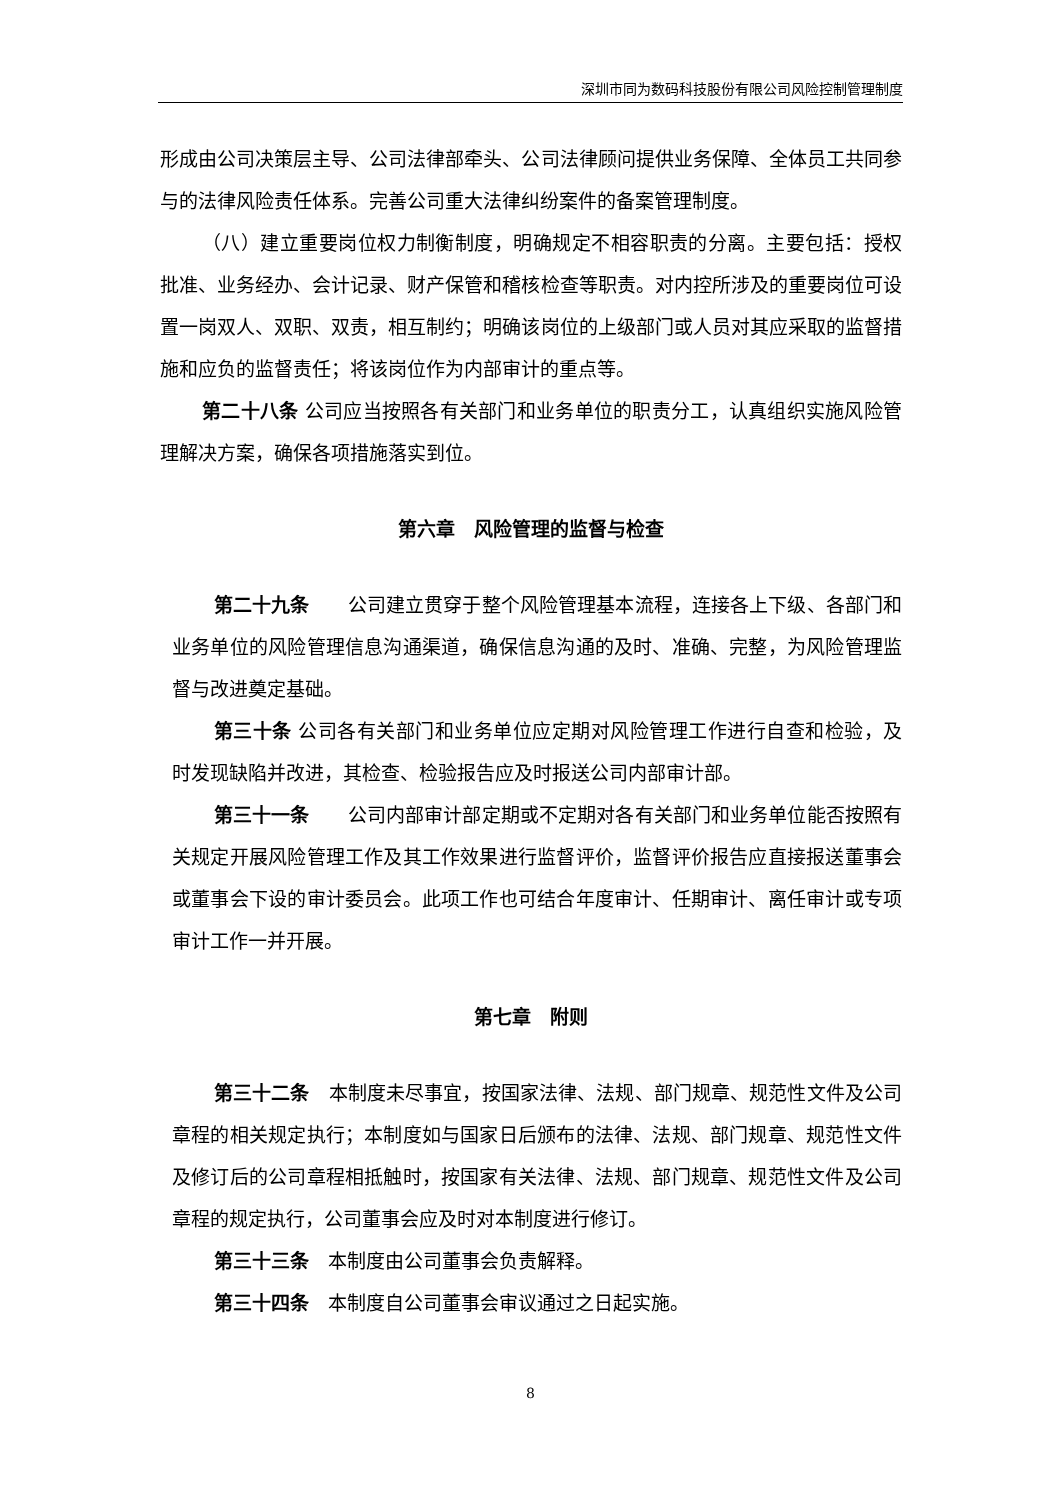深圳市同为数码科技股份有限公司风险控制管理制度
形成由公司决策层主导、公司法律部牵头、公司法律顾问提供业务保障、全体员工共同参与的法律风险责任体系。完善公司重大法律纠纷案件的备案管理制度。
（八）建立重要岗位权力制衡制度，明确规定不相容职责的分离。主要包括：授权批准、业务经办、会计记录、财产保管和稽核检查等职责。对内控所涉及的重要岗位可设置一岗双人、双职、双责，相互制约；明确该岗位的上级部门或人员对其应采取的监督措施和应负的监督责任；将该岗位作为内部审计的重点等。
第二十八条 公司应当按照各有关部门和业务单位的职责分工，认真组织实施风险管理解决方案，确保各项措施落实到位。
第六章　风险管理的监督与检查
第二十九条　　公司建立贯穿于整个风险管理基本流程，连接各上下级、各部门和业务单位的风险管理信息沟通渠道，确保信息沟通的及时、准确、完整，为风险管理监督与改进奠定基础。
第三十条 公司各有关部门和业务单位应定期对风险管理工作进行自查和检验，及时发现缺陷并改进，其检查、检验报告应及时报送公司内部审计部。
第三十一条　　公司内部审计部定期或不定期对各有关部门和业务单位能否按照有关规定开展风险管理工作及其工作效果进行监督评价，监督评价报告应直接报送董事会或董事会下设的审计委员会。此项工作也可结合年度审计、任期审计、离任审计或专项审计工作一并开展。
第七章　附则
第三十二条　本制度未尽事宜，按国家法律、法规、部门规章、规范性文件及公司章程的相关规定执行；本制度如与国家日后颁布的法律、法规、部门规章、规范性文件及修订后的公司章程相抵触时，按国家有关法律、法规、部门规章、规范性文件及公司章程的规定执行，公司董事会应及时对本制度进行修订。
第三十三条　本制度由公司董事会负责解释。
第三十四条　本制度自公司董事会审议通过之日起实施。
8